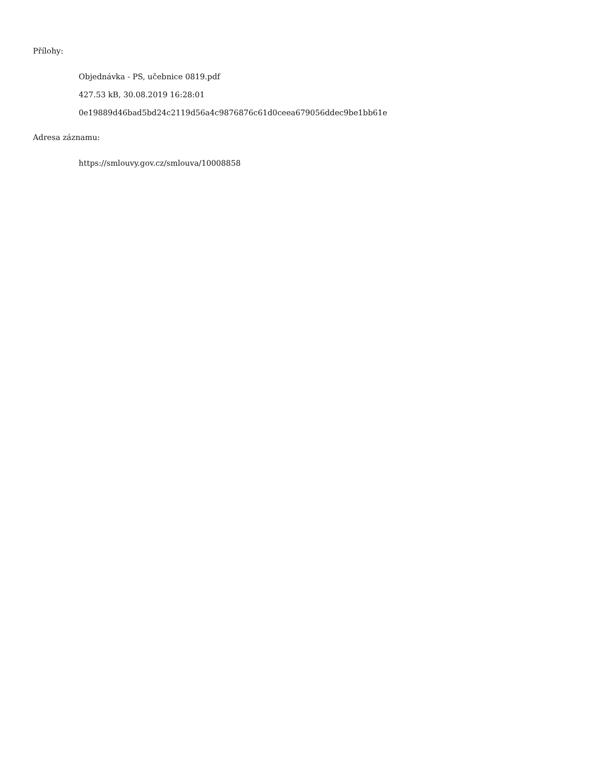Přílohy:
Objednávka - PS, učebnice 0819.pdf
427.53 kB, 30.08.2019 16:28:01
0e19889d46bad5bd24c2119d56a4c9876876c61d0ceea679056ddec9be1bb61e
Adresa záznamu:
https://smlouvy.gov.cz/smlouva/10008858